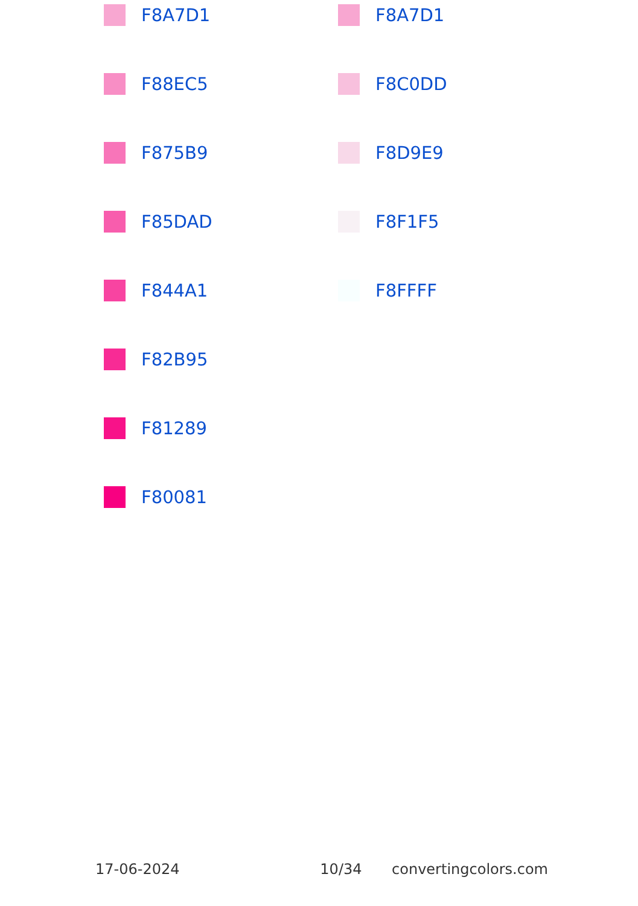F8A7D1
F88EC5
F875B9
F85DAD
F844A1
F82B95
F81289
F80081
F8A7D1
F8C0DD
F8D9E9
F8F1F5
F8FFFF
17-06-2024 10/34 convertingcolors.com